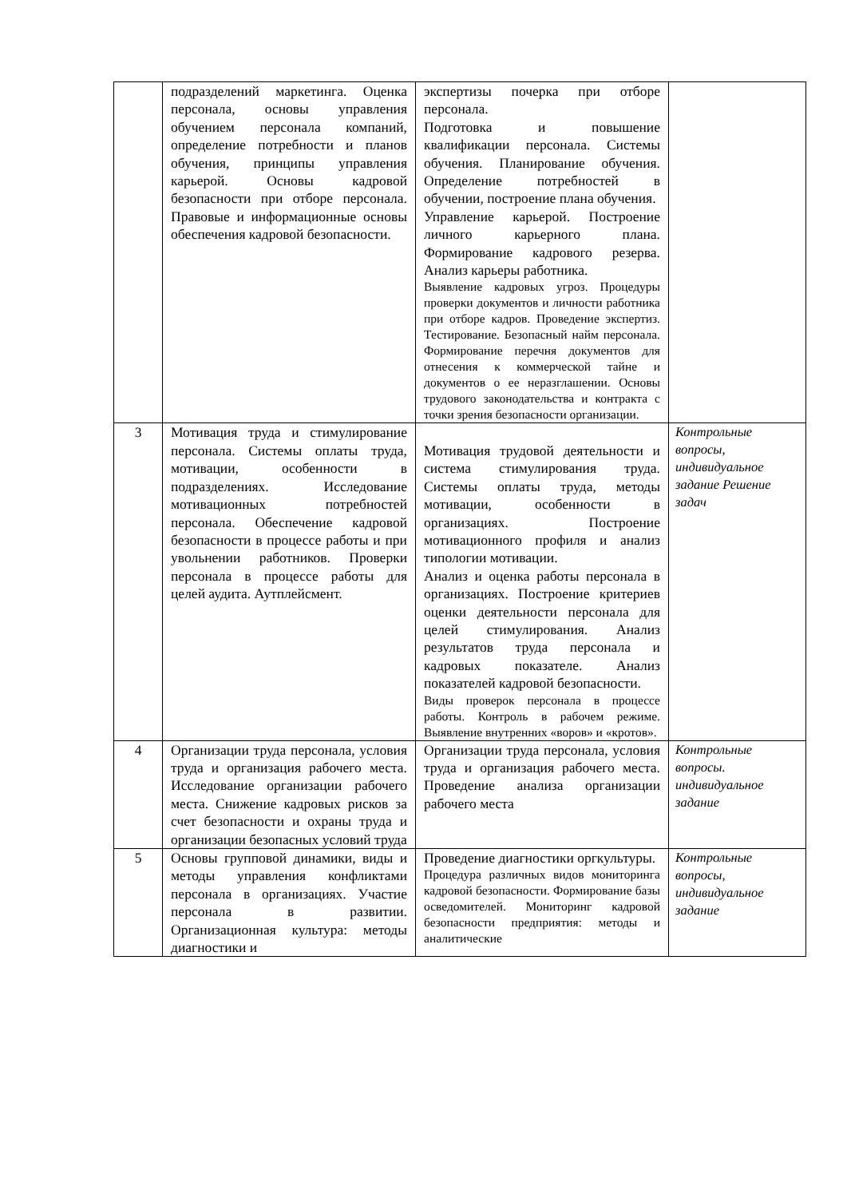| | подразделений маркетинга. Оценка персонала, основы управления обучением персонала компаний, определение потребности и планов обучения, принципы управления карьерой. Основы кадровой безопасности при отборе персонала. Правовые и информационные основы обеспечения кадровой безопасности. | экспертизы почерка при отборе персонала. Подготовка и повышение квалификации персонала. Системы обучения. Планирование обучения. Определение потребностей в обучении, построение плана обучения. Управление карьерой. Построение личного карьерного плана. Формирование кадрового резерва. Анализ карьеры работника. Выявление кадровых угроз. Процедуры проверки документов и личности работника при отборе кадров. Проведение экспертиз. Тестирование. Безопасный найм персонала. Формирование перечня документов для отнесения к коммерческой тайне и документов о ее неразглашении. Основы трудового законодательства и контракта с точки зрения безопасности организации. | |
| 3 | Мотивация труда и стимулирование персонала. Системы оплаты труда, мотивации, особенности в подразделениях. Исследование мотивационных потребностей персонала. Обеспечение кадровой безопасности в процессе работы и при увольнении работников. Проверки персонала в процессе работы для целей аудита. Аутплейсмент. | Мотивация трудовой деятельности и система стимулирования труда. Системы оплаты труда, методы мотивации, особенности в организациях. Построение мотивационного профиля и анализ типологии мотивации. Анализ и оценка работы персонала в организациях. Построение критериев оценки деятельности персонала для целей стимулирования. Анализ результатов труда персонала и кадровых показателе. Анализ показателей кадровой безопасности. Виды проверок персонала в процессе работы. Контроль в рабочем режиме. Выявление внутренних «воров» и «кротов». | Контрольные вопросы, индивидуальное задание Решение задач |
| 4 | Организации труда персонала, условия труда и организация рабочего места. Исследование организации рабочего места. Снижение кадровых рисков за счет безопасности и охраны труда и организации безопасных условий труда | Организации труда персонала, условия труда и организация рабочего места. Проведение анализа организации рабочего места | Контрольные вопросы. индивидуальное задание |
| 5 | Основы групповой динамики, виды и методы управления конфликтами персонала в организациях. Участие персонала в развитии. Организационная культура: методы диагностики и | Проведение диагностики оргкультуры. Процедура различных видов мониторинга кадровой безопасности. Формирование базы осведомителей. Мониторинг кадровой безопасности предприятия: методы и аналитические | Контрольные вопросы, индивидуальное задание |